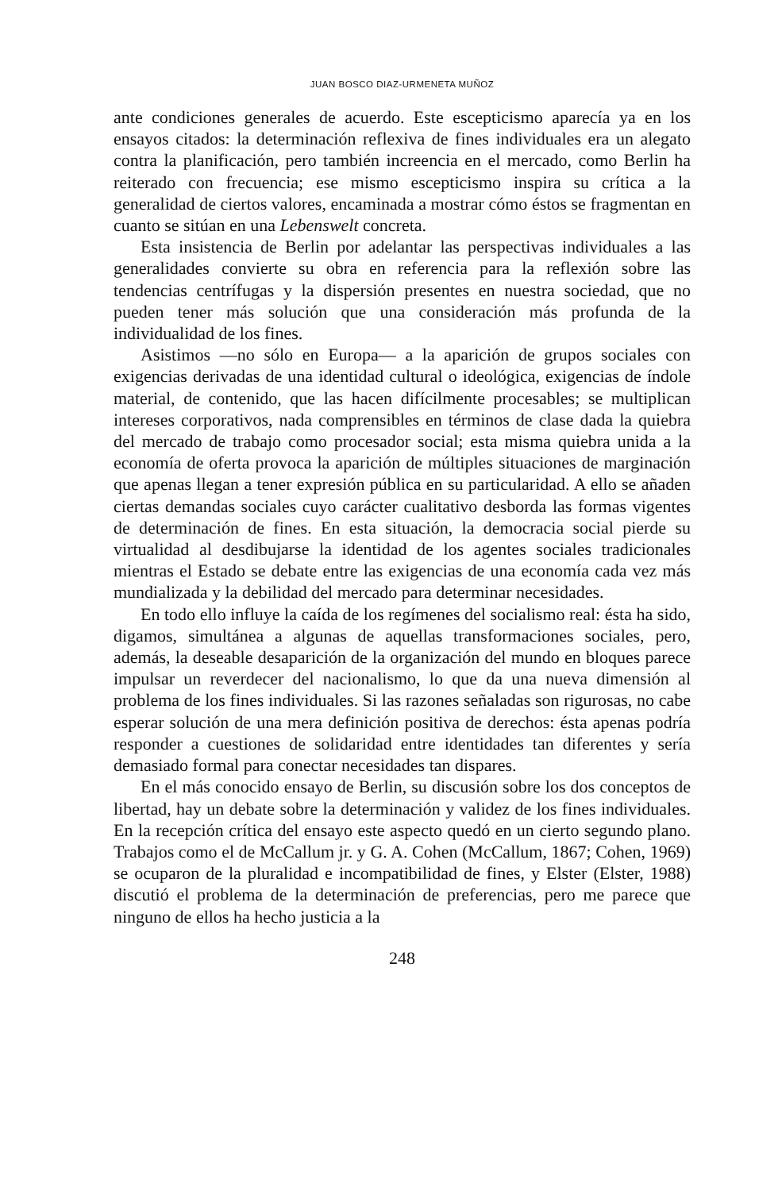JUAN BOSCO DIAZ-URMENETA MUÑOZ
ante condiciones generales de acuerdo. Este escepticismo aparecía ya en los ensayos citados: la determinación reflexiva de fines individuales era un alegato contra la planificación, pero también increencia en el mercado, como Berlin ha reiterado con frecuencia; ese mismo escepticismo inspira su crítica a la generalidad de ciertos valores, encaminada a mostrar cómo éstos se fragmentan en cuanto se sitúan en una Lebenswelt concreta.
Esta insistencia de Berlin por adelantar las perspectivas individuales a las generalidades convierte su obra en referencia para la reflexión sobre las tendencias centrífugas y la dispersión presentes en nuestra sociedad, que no pueden tener más solución que una consideración más profunda de la individualidad de los fines.
Asistimos —no sólo en Europa— a la aparición de grupos sociales con exigencias derivadas de una identidad cultural o ideológica, exigencias de índole material, de contenido, que las hacen difícilmente procesables; se multiplican intereses corporativos, nada comprensibles en términos de clase dada la quiebra del mercado de trabajo como procesador social; esta misma quiebra unida a la economía de oferta provoca la aparición de múltiples situaciones de marginación que apenas llegan a tener expresión pública en su particularidad. A ello se añaden ciertas demandas sociales cuyo carácter cualitativo desborda las formas vigentes de determinación de fines. En esta situación, la democracia social pierde su virtualidad al desdibujarse la identidad de los agentes sociales tradicionales mientras el Estado se debate entre las exigencias de una economía cada vez más mundializada y la debilidad del mercado para determinar necesidades.
En todo ello influye la caída de los regímenes del socialismo real: ésta ha sido, digamos, simultánea a algunas de aquellas transformaciones sociales, pero, además, la deseable desaparición de la organización del mundo en bloques parece impulsar un reverdecer del nacionalismo, lo que da una nueva dimensión al problema de los fines individuales. Si las razones señaladas son rigurosas, no cabe esperar solución de una mera definición positiva de derechos: ésta apenas podría responder a cuestiones de solidaridad entre identidades tan diferentes y sería demasiado formal para conectar necesidades tan dispares.
En el más conocido ensayo de Berlin, su discusión sobre los dos conceptos de libertad, hay un debate sobre la determinación y validez de los fines individuales. En la recepción crítica del ensayo este aspecto quedó en un cierto segundo plano. Trabajos como el de McCallum jr. y G. A. Cohen (McCallum, 1867; Cohen, 1969) se ocuparon de la pluralidad e incompatibilidad de fines, y Elster (Elster, 1988) discutió el problema de la determinación de preferencias, pero me parece que ninguno de ellos ha hecho justicia a la
248